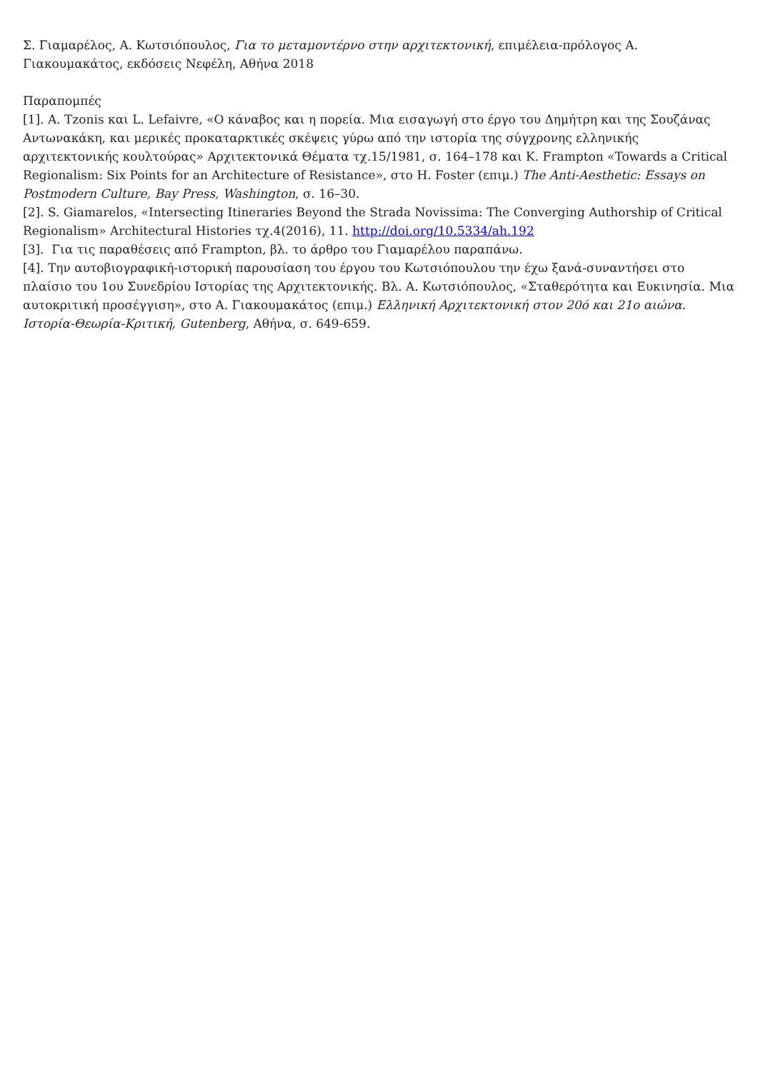Σ. Γιαμαρέλος, Α. Κωτσιόπουλος, Για το μεταμοντέρνο στην αρχιτεκτονική, επιμέλεια-πρόλογος Α. Γιακουμακάτος, εκδόσεις Νεφέλη, Αθήνα 2018
Παραπομπές
[1]. A. Tzonis και L. Lefaivre, «Ο κάναβος και η πορεία. Μια εισαγωγή στο έργο του Δημήτρη και της Σουζάνας Αντωνακάκη, και μερικές προκαταρκτικές σκέψεις γύρω από την ιστορία της σύγχρονης ελληνικής αρχιτεκτονικής κουλτούρας» Αρχιτεκτονικά Θέματα τχ.15/1981, σ. 164–178 και K. Frampton «Towards a Critical Regionalism: Six Points for an Architecture of Resistance», στο H. Foster (επιμ.) The Anti-Aesthetic: Essays on Postmodern Culture, Bay Press, Washington, σ. 16–30.
[2]. S. Giamarelos, «Intersecting Itineraries Beyond the Strada Novissima: The Converging Authorship of Critical Regionalism» Architectural Histories τχ.4(2016), 11. http://doi.org/10.5334/ah.192
[3]. Για τις παραθέσεις από Frampton, βλ. το άρθρο του Γιαμαρέλου παραπάνω.
[4]. Την αυτοβιογραφική-ιστορική παρουσίαση του έργου του Κωτσιόπουλου την έχω ξανά-συναντήσει στο πλαίσιο του 1ου Συνεδρίου Ιστορίας της Αρχιτεκτονικής. Βλ. Α. Κωτσιόπουλος, «Σταθερότητα και Ευκινησία. Μια αυτοκριτική προσέγγιση», στο Α. Γιακουμακάτος (επιμ.) Ελληνική Αρχιτεκτονική στον 20ό και 21ο αιώνα. Ιστορία-Θεωρία-Κριτική, Gutenberg, Αθήνα, σ. 649-659.